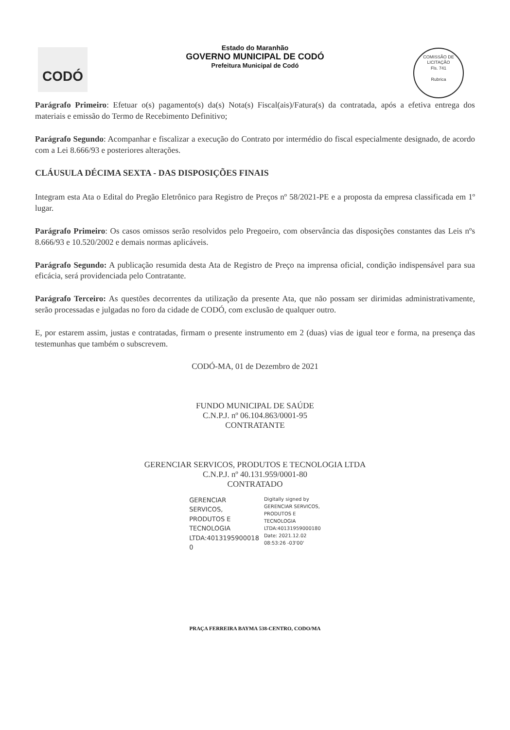CODÓ
COMISSÃO DE LICITAÇÃO
Fls. 741
Rubrica
Estado do Maranhão
GOVERNO MUNICIPAL DE CODÓ
Prefeitura Municipal de Codó
Parágrafo Primeiro: Efetuar o(s) pagamento(s) da(s) Nota(s) Fiscal(ais)/Fatura(s) da contratada, após a efetiva entrega dos materiais e emissão do Termo de Recebimento Definitivo;
Parágrafo Segundo: Acompanhar e fiscalizar a execução do Contrato por intermédio do fiscal especialmente designado, de acordo com a Lei 8.666/93 e posteriores alterações.
CLÁUSULA DÉCIMA SEXTA - DAS DISPOSIÇÕES FINAIS
Integram esta Ata o Edital do Pregão Eletrônico para Registro de Preços nº 58/2021-PE e a proposta da empresa classificada em 1º lugar.
Parágrafo Primeiro: Os casos omissos serão resolvidos pelo Pregoeiro, com observância das disposições constantes das Leis nºs 8.666/93 e 10.520/2002 e demais normas aplicáveis.
Parágrafo Segundo: A publicação resumida desta Ata de Registro de Preço na imprensa oficial, condição indispensável para sua eficácia, será providenciada pelo Contratante.
Parágrafo Terceiro: As questões decorrentes da utilização da presente Ata, que não possam ser dirimidas administrativamente, serão processadas e julgadas no foro da cidade de CODÓ, com exclusão de qualquer outro.
E, por estarem assim, justas e contratadas, firmam o presente instrumento em 2 (duas) vias de igual teor e forma, na presença das testemunhas que também o subscrevem.
CODÓ-MA, 01 de Dezembro de 2021
FUNDO MUNICIPAL DE SAÚDE
C.N.P.J. nº 06.104.863/0001-95
CONTRATANTE
GERENCIAR SERVICOS, PRODUTOS E TECNOLOGIA LTDA
C.N.P.J. nº 40.131.959/0001-80
CONTRATADO
GERENCIAR
SERVICOS,
PRODUTOS E
TECNOLOGIA
LTDA:4013195900018
0
Digitally signed by
GERENCIAR SERVICOS,
PRODUTOS E
TECNOLOGIA
LTDA:40131959000180
Date: 2021.12.02
08:53:26 -03'00'
PRAÇA FERREIRA BAYMA 538-CENTRO, CODO/MA